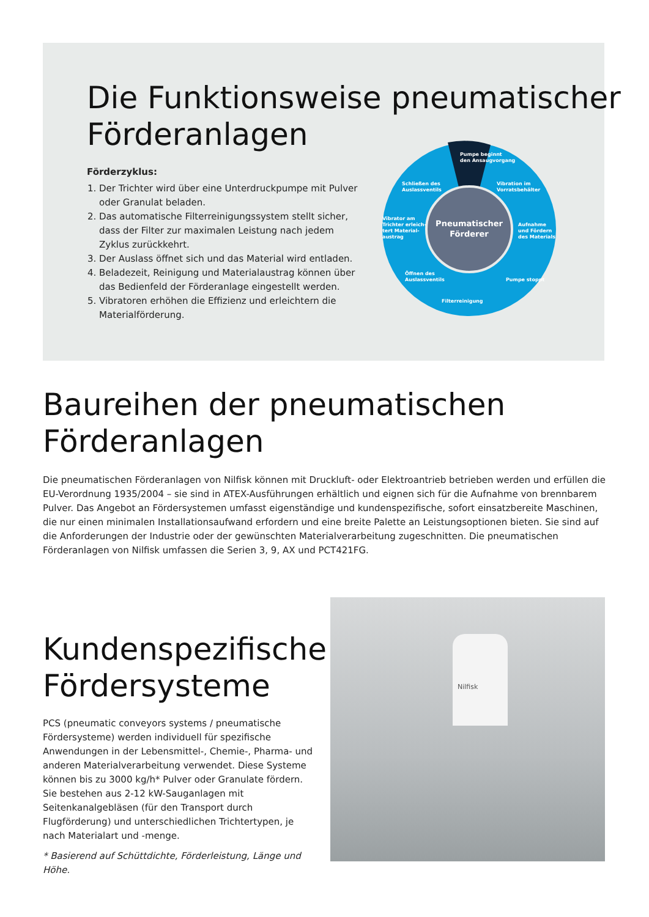Die Funktionsweise pneumatischer
Förderanlagen
Förderzyklus:
1. Der Trichter wird über eine Unterdruckpumpe mit Pulver oder Granulat beladen.
2. Das automatische Filterreinigungssystem stellt sicher, dass der Filter zur maximalen Leistung nach jedem Zyklus zurückkehrt.
3. Der Auslass öffnet sich und das Material wird entladen.
4. Beladezeit, Reinigung und Materialaustrag können über das Bedienfeld der Förderanlage eingestellt werden.
5. Vibratoren erhöhen die Effizienz und erleichtern die Materialförderung.
Pneumatischer
Förderer
Pumpe beginnt
den Ansaugvorgang
Vibration im
Vorratsbehälter
Aufnahme
und Fördern
des Materials
Pumpe stoppt
Filterreinigung
Öffnen des
Auslassventils
Vibrator am
Trichter erleich-
tert Material-
austrag
Schließen des
Auslassventils
Baureihen der pneumatischen
Förderanlagen
Die pneumatischen Förderanlagen von Nilfisk können mit Druckluft- oder Elektroantrieb betrieben werden und erfüllen die EU-Verordnung 1935/2004 – sie sind in ATEX-Ausführungen erhältlich und eignen sich für die Aufnahme von brennbarem Pulver. Das Angebot an Fördersystemen umfasst eigenständige und kundenspezifische, sofort einsatzbereite Maschinen, die nur einen minimalen Installationsaufwand erfordern und eine breite Palette an Leistungsoptionen bieten. Sie sind auf die Anforderungen der Industrie oder der gewünschten Materialverarbeitung zugeschnitten. Die pneumatischen Förderanlagen von Nilfisk umfassen die Serien 3, 9, AX und PCT421FG.
Kundenspezifische
Fördersysteme
PCS (pneumatic conveyors systems / pneumatische Fördersysteme) werden individuell für spezifische Anwendungen in der Lebensmittel-, Chemie-, Pharma- und anderen Materialverarbeitung verwendet. Diese Systeme können bis zu 3000 kg/h* Pulver oder Granulate fördern. Sie bestehen aus 2-12 kW-Sauganlagen mit Seitenkanalgebläsen (für den Transport durch Flugförderung) und unterschiedlichen Trichtertypen, je nach Materialart und -menge.
* Basierend auf Schüttdichte, Förderleistung, Länge und Höhe.
Nilfisk